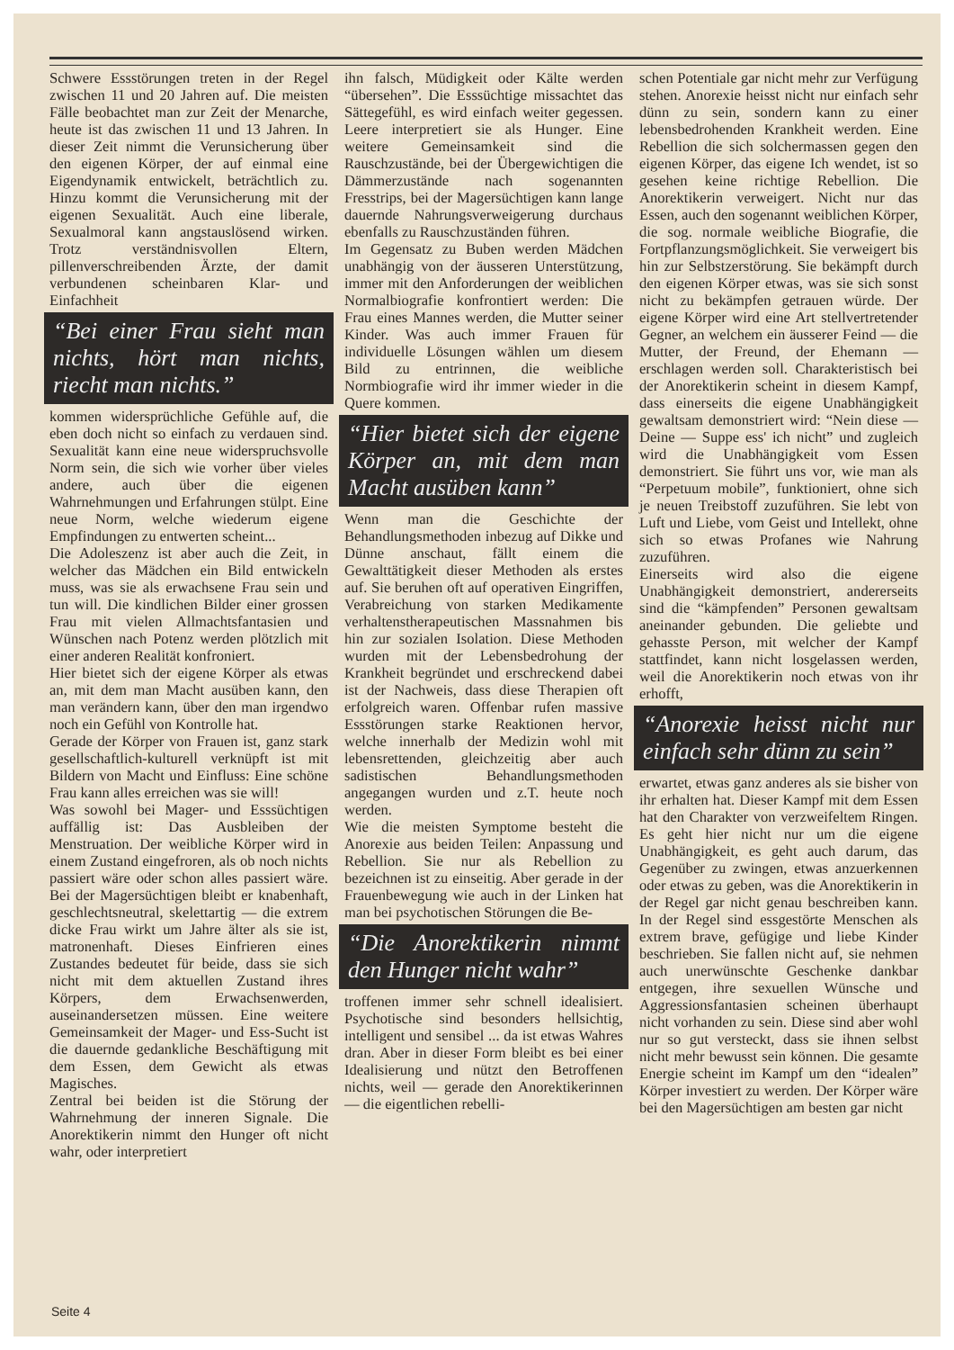Schwere Essstörungen treten in der Regel zwischen 11 und 20 Jahren auf. Die meisten Fälle beobachtet man zur Zeit der Menarche, heute ist das zwischen 11 und 13 Jahren. In dieser Zeit nimmt die Verunsicherung über den eigenen Körper, der auf einmal eine Eigendynamik entwickelt, beträchtlich zu. Hinzu kommt die Verunsicherung mit der eigenen Sexualität. Auch eine liberale, Sexualmoral kann angstauslösend wirken. Trotz verständnisvollen Eltern, pillenverschreibenden Ärzte, der damit verbundenen scheinbaren Klar- und Einfachheit
“Bei einer Frau sieht man nichts, hört man nichts, riecht man nichts.”
kommen widersprüchliche Gefühle auf, die eben doch nicht so einfach zu verdauen sind. Sexualität kann eine neue widerspruchsvolle Norm sein, die sich wie vorher über vieles andere, auch über die eigenen Wahrnehmungen und Erfahrungen stülpt. Eine neue Norm, welche wiederum eigene Empfindungen zu entwerten scheint...
Die Adoleszenz ist aber auch die Zeit, in welcher das Mädchen ein Bild entwickeln muss, was sie als erwachsene Frau sein und tun will. Die kindlichen Bilder einer grossen Frau mit vielen Allmachtsfantasien und Wünschen nach Potenz werden plötzlich mit einer anderen Realität konfroniert.
Hier bietet sich der eigene Körper als etwas an, mit dem man Macht ausüben kann, den man verändern kann, über den man irgendwo noch ein Gefühl von Kontrolle hat.
Gerade der Körper von Frauen ist, ganz stark gesellschaftlich-kulturell verknüpft ist mit Bildern von Macht und Einfluss: Eine schöne Frau kann alles erreichen was sie will!
Was sowohl bei Mager- und Esssüchtigen auffällig ist: Das Ausbleiben der Menstruation. Der weibliche Körper wird in einem Zustand eingefroren, als ob noch nichts passiert wäre oder schon alles passiert wäre. Bei der Magersüchtigen bleibt er knabenhaft, geschlechtsneutral, skelettartig — die extrem dicke Frau wirkt um Jahre älter als sie ist, matronenhaft. Dieses Einfrieren eines Zustandes bedeutet für beide, dass sie sich nicht mit dem aktuellen Zustand ihres Körpers, dem Erwachsenwerden, auseinandersetzen müssen. Eine weitere Gemeinsamkeit der Mager- und Ess-Sucht ist die dauernde gedankliche Beschäftigung mit dem Essen, dem Gewicht als etwas Magisches.
Zentral bei beiden ist die Störung der Wahrnehmung der inneren Signale. Die Anorektikerin nimmt den Hunger oft nicht wahr, oder interpretiert
ihn falsch, Müdigkeit oder Kälte werden “übersehen”. Die Esssüchtige missachtet das Sättegefühl, es wird einfach weiter gegessen. Leere interpretiert sie als Hunger. Eine weitere Gemeinsamkeit sind die Rauschzustände, bei der Übergewichtigen die Dämmerzustände nach sogenannten Fresstrips, bei der Magersüchtigen kann lange dauernde Nahrungsverweigerung durchaus ebenfalls zu Rauschzuständen führen.
Im Gegensatz zu Buben werden Mädchen unabhängig von der äusseren Unterstützung, immer mit den Anforderungen der weiblichen Normalbiografie konfrontiert werden: Die Frau eines Mannes werden, die Mutter seiner Kinder. Was auch immer Frauen für individuelle Lösungen wählen um diesem Bild zu entrinnen, die weibliche Normbiografie wird ihr immer wieder in die Quere kommen.
“Hier bietet sich der eigene Körper an, mit dem man Macht ausüben kann”
Wenn man die Geschichte der Behandlungsmethoden inbezug auf Dikke und Dünne anschaut, fällt einem die Gewalttätigkeit dieser Methoden als erstes auf. Sie beruhen oft auf operativen Eingriffen, Verabreichung von starken Medikamente verhaltenstherapeutischen Massnahmen bis hin zur sozialen Isolation. Diese Methoden wurden mit der Lebensbedrohung der Krankheit begründet und erschreckend dabei ist der Nachweis, dass diese Therapien oft erfolgreich waren. Offenbar rufen massive Essstörungen starke Reaktionen hervor, welche innerhalb der Medizin wohl mit lebensrettenden, gleichzeitig aber auch sadistischen Behandlungsmethoden angegangen wurden und z.T. heute noch werden.
Wie die meisten Symptome besteht die Anorexie aus beiden Teilen: Anpassung und Rebellion. Sie nur als Rebellion zu bezeichnen ist zu einseitig. Aber gerade in der Frauenbewegung wie auch in der Linken hat man bei psychotischen Störungen die Be-
“Die Anorektikerin nimmt den Hunger nicht wahr”
troffenen immer sehr schnell idealisiert. Psychotische sind besonders hellsichtig, intelligent und sensibel ... da ist etwas Wahres dran. Aber in dieser Form bleibt es bei einer Idealisierung und nützt den Betroffenen nichts, weil — gerade den Anorektikerinnen — die eigentlichen rebelli-
schen Potentiale gar nicht mehr zur Verfügung stehen. Anorexie heisst nicht nur einfach sehr dünn zu sein, sondern kann zu einer lebensbedrohenden Krankheit werden. Eine Rebellion die sich solchermassen gegen den eigenen Körper, das eigene Ich wendet, ist so gesehen keine richtige Rebellion. Die Anorektikerin verweigert. Nicht nur das Essen, auch den sogenannt weiblichen Körper, die sog. normale weibliche Biografie, die Fortpflanzungsmöglichkeit. Sie verweigert bis hin zur Selbstzerstörung. Sie bekämpft durch den eigenen Körper etwas, was sie sich sonst nicht zu bekämpfen getrauen würde. Der eigene Körper wird eine Art stellvertretender Gegner, an welchem ein äusserer Feind — die Mutter, der Freund, der Ehemann — erschlagen werden soll. Charakteristisch bei der Anorektikerin scheint in diesem Kampf, dass einerseits die eigene Unabhängigkeit gewaltsam demonstriert wird: “Nein diese — Deine — Suppe ess' ich nicht” und zugleich wird die Unabhängigkeit vom Essen demonstriert. Sie führt uns vor, wie man als “Perpetuum mobile”, funktioniert, ohne sich je neuen Treibstoff zuzuführen. Sie lebt von Luft und Liebe, vom Geist und Intellekt, ohne sich so etwas Profanes wie Nahrung zuzuführen.
Einerseits wird also die eigene Unabhängigkeit demonstriert, andererseits sind die “kämpfenden” Personen gewaltsam aneinander gebunden. Die geliebte und gehasste Person, mit welcher der Kampf stattfindet, kann nicht losgelassen werden, weil die Anorektikerin noch etwas von ihr erhofft,
“Anorexie heisst nicht nur einfach sehr dünn zu sein”
erwartet, etwas ganz anderes als sie bisher von ihr erhalten hat. Dieser Kampf mit dem Essen hat den Charakter von verzweifeltem Ringen. Es geht hier nicht nur um die eigene Unabhängigkeit, es geht auch darum, das Gegenüber zu zwingen, etwas anzuerkennen oder etwas zu geben, was die Anorektikerin in der Regel gar nicht genau beschreiben kann. In der Regel sind essgestörte Menschen als extrem brave, gefügige und liebe Kinder beschrieben. Sie fallen nicht auf, sie nehmen auch unerwünschte Geschenke dankbar entgegen, ihre sexuellen Wünsche und Aggressionsfantasien scheinen überhaupt nicht vorhanden zu sein. Diese sind aber wohl nur so gut versteckt, dass sie ihnen selbst nicht mehr bewusst sein können. Die gesamte Energie scheint im Kampf um den “idealen” Körper investiert zu werden. Der Körper wäre bei den Magersüchtigen am besten gar nicht
Seite 4